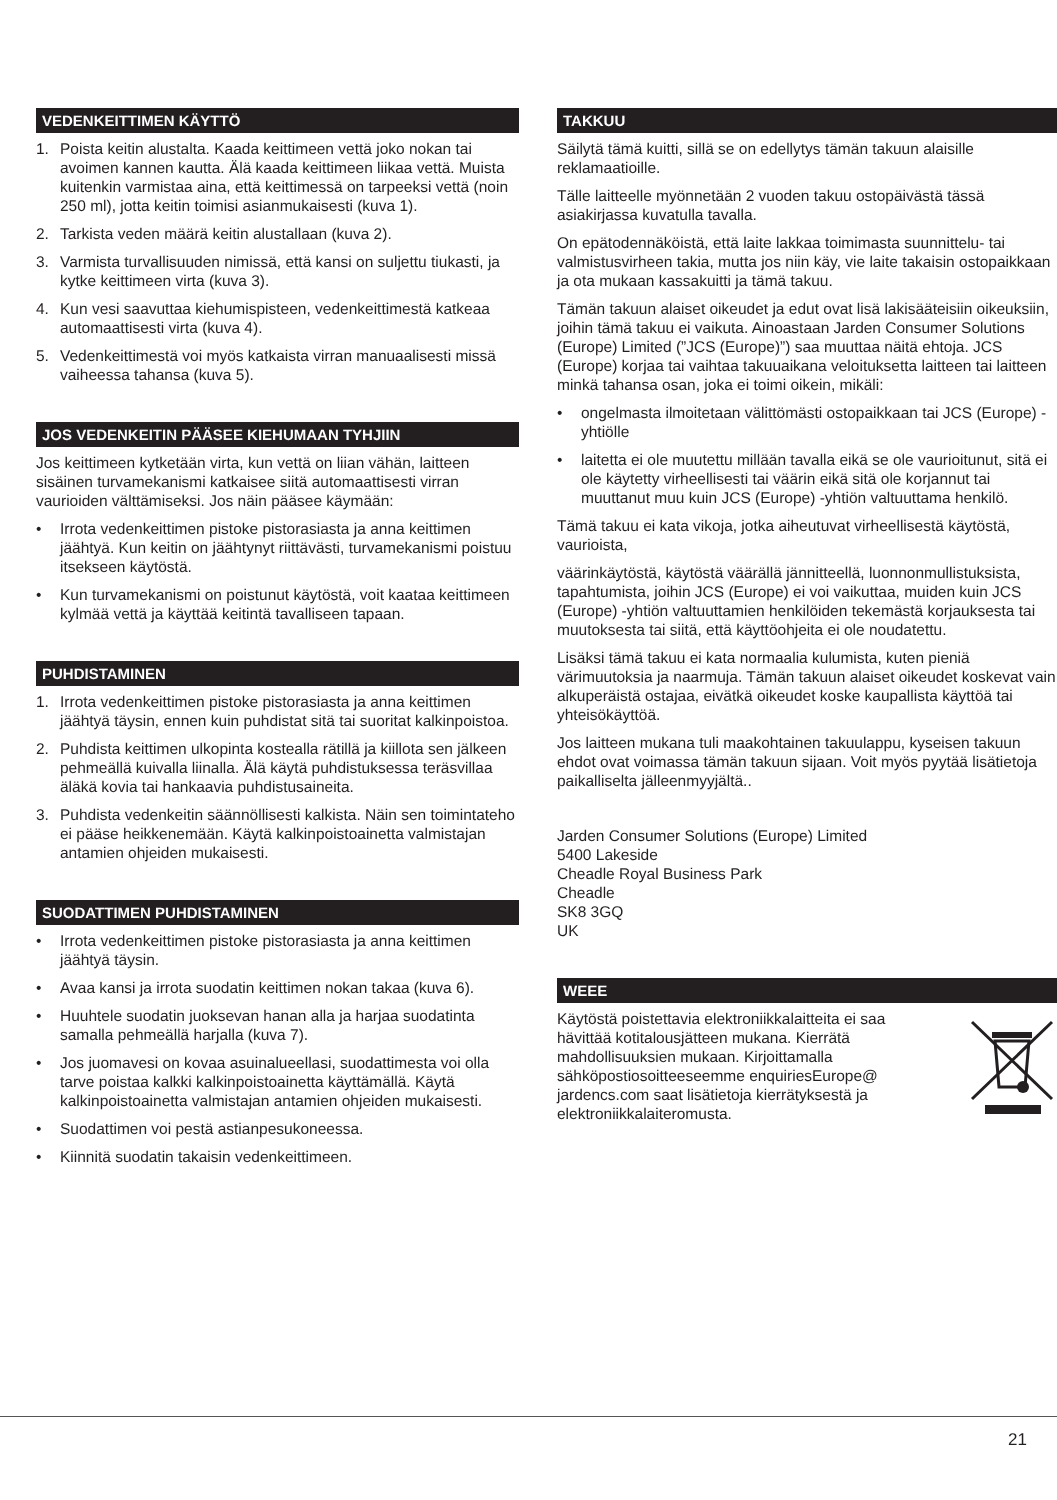VEDENKEITTIMEN KÄYTTÖ
1. Poista keitin alustalta. Kaada keittimeen vettä joko nokan tai avoimen kannen kautta. Älä kaada keittimeen liikaa vettä. Muista kuitenkin varmistaa aina, että keittimessä on tarpeeksi vettä (noin 250 ml), jotta keitin toimisi asianmukaisesti (kuva 1).
2. Tarkista veden määrä keitin alustallaan (kuva 2).
3. Varmista turvallisuuden nimissä, että kansi on suljettu tiukasti, ja kytke keittimeen virta (kuva 3).
4. Kun vesi saavuttaa kiehumispisteen, vedenkeittimestä katkeaa automaattisesti virta (kuva 4).
5. Vedenkeittimestä voi myös katkaista virran manuaalisesti missä vaiheessa tahansa (kuva 5).
JOS VEDENKEITIN PÄÄSEE KIEHUMAAN TYHJIIN
Jos keittimeen kytketään virta, kun vettä on liian vähän, laitteen sisäinen turvamekanismi katkaisee siitä automaattisesti virran vaurioiden välttämiseksi. Jos näin pääsee käymään:
• Irrota vedenkeittimen pistoke pistorasiasta ja anna keittimen jäähtyä. Kun keitin on jäähtynyt riittävästi, turvamekanismi poistuu itsekseen käytöstä.
• Kun turvamekanismi on poistunut käytöstä, voit kaataa keittimeen kylmää vettä ja käyttää keitintä tavalliseen tapaan.
PUHDISTAMINEN
1. Irrota vedenkeittimen pistoke pistorasiasta ja anna keittimen jäähtyä täysin, ennen kuin puhdistat sitä tai suoritat kalkinpoistoa.
2. Puhdista keittimen ulkopinta kostealla rätillä ja kiillota sen jälkeen pehmeällä kuivalla liinalla. Älä käytä puhdistuksessa teräsvillaa äläkä kovia tai hankaavia puhdistusaineita.
3. Puhdista vedenkeitin säännöllisesti kalkista. Näin sen toimintateho ei pääse heikkenemään. Käytä kalkinpoistoainetta valmistajan antamien ohjeiden mukaisesti.
SUODATTIMEN PUHDISTAMINEN
• Irrota vedenkeittimen pistoke pistorasiasta ja anna keittimen jäähtyä täysin.
• Avaa kansi ja irrota suodatin keittimen nokan takaa (kuva 6).
• Huuhtele suodatin juoksevan hanan alla ja harjaa suodatinta samalla pehmeällä harjalla (kuva 7).
• Jos juomavesi on kovaa asuinalueellasi, suodattimesta voi olla tarve poistaa kalkki kalkinpoistoainetta käyttämällä. Käytä kalkinpoistoainetta valmistajan antamien ohjeiden mukaisesti.
• Suodattimen voi pestä astianpesukoneessa.
• Kiinnitä suodatin takaisin vedenkeittimeen.
TAKKUU
Säilytä tämä kuitti, sillä se on edellytys tämän takuun alaisille reklamaatioille.
Tälle laitteelle myönnetään 2 vuoden takuu ostopäivästä tässä asiakirjassa kuvatulla tavalla.
On epätodennäköistä, että laite lakkaa toimimasta suunnittelu- tai valmistusvirheen takia, mutta jos niin käy, vie laite takaisin ostopaikkaan ja ota mukaan kassakuitti ja tämä takuu.
Tämän takuun alaiset oikeudet ja edut ovat lisä lakisääteisiin oikeuksiin, joihin tämä takuu ei vaikuta. Ainoastaan Jarden Consumer Solutions (Europe) Limited (”JCS (Europe)”) saa muuttaa näitä ehtoja. JCS (Europe) korjaa tai vaihtaa takuuaikana veloituksetta laitteen tai laitteen minkä tahansa osan, joka ei toimi oikein, mikäli:
• ongelmasta ilmoitetaan välittömästi ostopaikkaan tai JCS (Europe) -yhtiölle
• laitetta ei ole muutettu millään tavalla eikä se ole vaurioitunut, sitä ei ole käytetty virheellisesti tai väärin eikä sitä ole korjannut tai muuttanut muu kuin JCS (Europe) -yhtiön valtuuttama henkilö.
Tämä takuu ei kata vikoja, jotka aiheutuvat virheellisestä käytöstä, vaurioista,
väärinkäytöstä, käytöstä väärällä jännitteellä, luonnonmullistuksista, tapahtumista, joihin JCS (Europe) ei voi vaikuttaa, muiden kuin JCS (Europe) -yhtiön valtuuttamien henkilöiden tekemästä korjauksesta tai muutoksesta tai siitä, että käyttöohjeita ei ole noudatettu.
Lisäksi tämä takuu ei kata normaalia kulumista, kuten pieniä värimuutoksia ja naarmuja. Tämän takuun alaiset oikeudet koskevat vain alkuperäistä ostajaa, eivätkä oikeudet koske kaupallista käyttöä tai yhteisökäyttöä.
Jos laitteen mukana tuli maakohtainen takuulappu, kyseisen takuun ehdot ovat voimassa tämän takuun sijaan. Voit myös pyytää lisätietoja paikalliselta jälleenmyyjältä..
Jarden Consumer Solutions (Europe) Limited
5400 Lakeside
Cheadle Royal Business Park
Cheadle
SK8 3GQ
UK
WEEE
Käytöstä poistettavia elektroniikkalaitteita ei saa hävittää kotitalousjätteen mukana. Kierrätä mahdollisuuksien mukaan. Kirjoittamalla sähköpostiosoitteeseemme enquiriesEurope@ jardencs.com saat lisätietoja kierrätyksestä ja elektroniikkalaiteromusta.
21